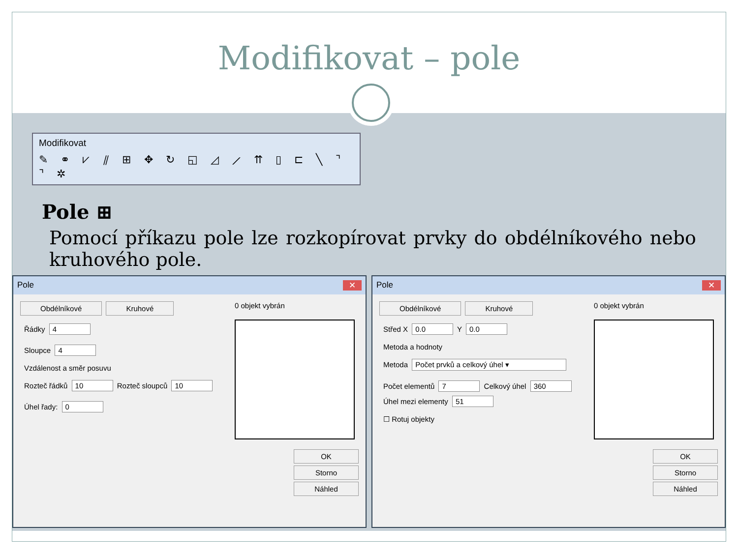Modifikovat – pole
Modifikovat
✎ ⚭ ⩗ ⫽ ⊞ ✥ ↻ ◱ ◿ ⟋ ⇈ ▯ ⊏ ╲ ⌝ ⌝ ✲
Pole ⊞
Pomocí příkazu pole lze rozkopírovat prvky do obdélníkového nebo kruhového pole.
Pole ✕
Obdélníkové Kruhové
Řádky 4
Sloupce 4
Vzdálenost a směr posuvu
Rozteč řádků 10 Rozteč sloupců 10
Úhel řady: 0
0 objekt vybrán
OK
Storno
Náhled
Pole ✕
Obdélníkové Kruhové
Střed X 0.0 Y 0.0
Metoda a hodnoty
Metoda Počet prvků a celkový úhel ▾
Počet elementů 7 Celkový úhel 360 Úhel mezi elementy 51
☐ Rotuj objekty
0 objekt vybrán
OK
Storno
Náhled